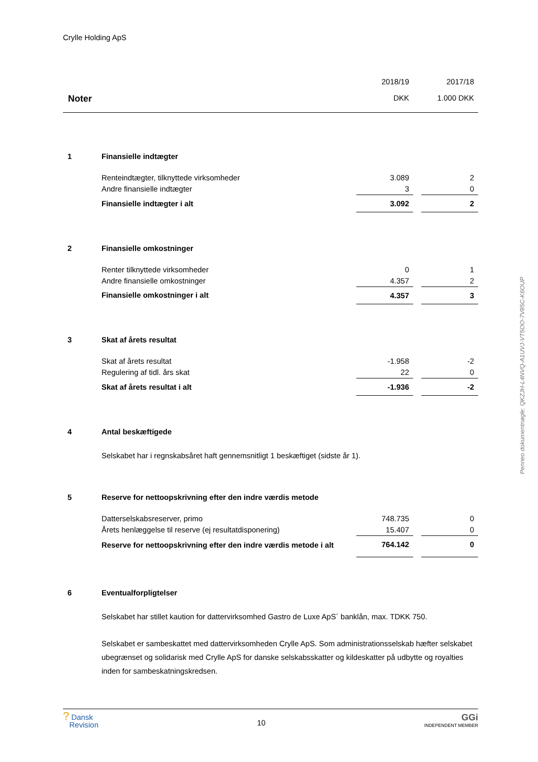Crylle Holding ApS
| | 2018/19 | | 2017/18 |
| Noter | DKK | | 1.000 DKK |
| 1 | Finansielle indtægter | | | | |
| | Renteindtægter, tilknyttede virksomheder | | 3.089 | | 2 |
| | Andre finansielle indtægter | | 3 | | 0 |
| | Finansielle indtægter i alt | | 3.092 | | 2 |
| 2 | Finansielle omkostninger | | | | |
| | Renter tilknyttede virksomheder | | 0 | | 1 |
| | Andre finansielle omkostninger | | 4.357 | | 2 |
| | Finansielle omkostninger i alt | | 4.357 | | 3 |
| 3 | Skat af årets resultat | | | | |
| | Skat af årets resultat | | -1.958 | | -2 |
| | Regulering af tidl. års skat | | 22 | | 0 |
| | Skat af årets resultat i alt | | -1.936 | | -2 |
| 4 | Antal beskæftigede | | | | |
| | Selskabet har i regnskabsåret haft gennemsnitligt 1 beskæftiget (sidste år 1). | | | | |
| 5 | Reserve for nettoopskrivning efter den indre værdis metode | | | | |
| | Datterselskabsreserver, primo | | 748.735 | | 0 |
| | Årets henlæggelse til reserve (ej resultatdisponering) | | 15.407 | | 0 |
| | Reserve for nettoopskrivning efter den indre værdis metode i alt | | 764.142 | | 0 |
| 6 | Eventualforpligtelser | | | | |
| | Selskabet har stillet kaution for dattervirksomhed Gastro de Luxe ApS´ banklån, max. TDKK 750. | | | | |
| | Selskabet er sambeskattet med dattervirksomheden Crylle ApS. Som administrationsselskab hæfter selskabet ubegrænset og solidarisk med Crylle ApS for danske selskabsskatter og kildeskatter på udbytte og royalties inden for sambeskatningskredsen. | | | | |
Penneo dokumentnøgle: QKZJH-L4NVQ-A1UVJ-VT5OO-7V85C-K6OUP
? Dansk
Revision
10
GGi
INDEPENDENT MEMBER